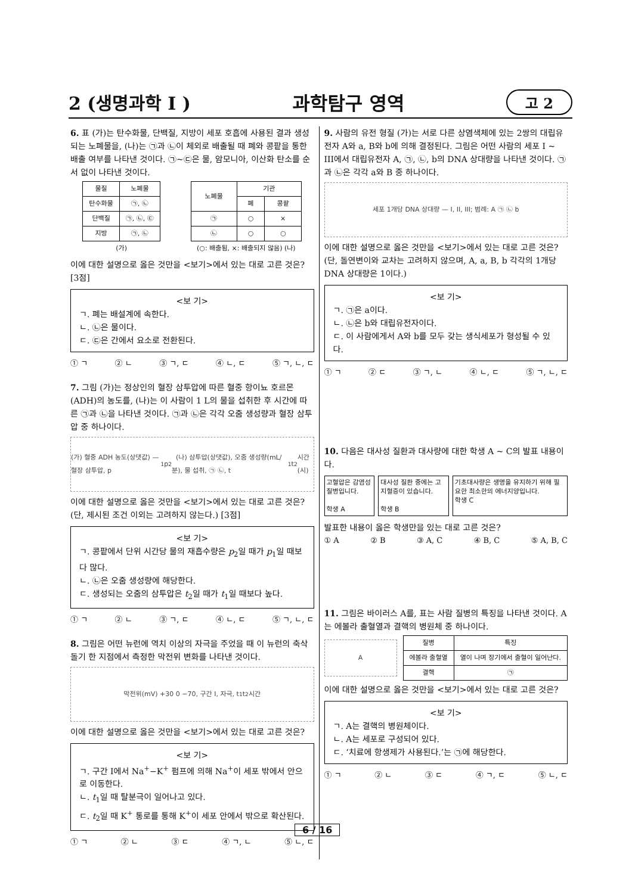2 (생명과학 I ) 과학탐구 영역 고 2
6. 표 (가)는 탄수화물, 단백질, 지방이 세포 호흡에 사용된 결과 생성되는 노폐물을, (나)는 ㉠과 ㉡이 체외로 배출될 때 폐와 콩팥을 통한 배출 여부를 나타낸 것이다. ㉠~㉢은 물, 암모니아, 이산화 탄소를 순서 없이 나타낸 것이다.
| 물질 | 노폐물 |
| --- | --- |
| 탄수화물 | ㉠, ㉡ |
| 단백질 | ㉠, ㉡, ㉢ |
| 지방 | ㉠, ㉡ |
| (가) | |
| 노폐물 | 기관 | |
| --- | --- | --- |
| | 폐 | 콩팥 |
| ㉠ | ○ | × |
| ㉡ | ○ | ○ |
| (○: 배출됨, ×: 배출되지 않음) (나) | | |
이에 대한 설명으로 옳은 것만을 <보기>에서 있는 대로 고른 것은? [3점]
<보 기>
ㄱ. 폐는 배설계에 속한다.
ㄴ. ㉡은 물이다.
ㄷ. ㉢은 간에서 요소로 전환된다.
① ㄱ ② ㄴ ③ ㄱ, ㄷ ④ ㄴ, ㄷ ⑤ ㄱ, ㄴ, ㄷ
7. 그림 (가)는 정상인의 혈장 삼투압에 따른 혈중 항이뇨 호르몬(ADH)의 농도를, (나)는 이 사람이 1 L의 물을 섭취한 후 시간에 따른 ㉠과 ㉡을 나타낸 것이다. ㉠과 ㉡은 각각 오줌 생성량과 혈장 삼투압 중 하나이다.
(가) 혈중 ADH 농도(상댓값) — 혈장 삼투압, p<sub>1</sub> p<sub>2</sub> (나) 삼투압(상댓값), 오줌 생성량(mL/분), 물 섭취, ㉠ ㉡, t<sub>1</sub> t<sub>2</sub> 시간(시)
이에 대한 설명으로 옳은 것만을 <보기>에서 있는 대로 고른 것은? (단, 제시된 조건 이외는 고려하지 않는다.) [3점]
<보 기>
ㄱ. 콩팥에서 단위 시간당 물의 재흡수량은 p<sub>2</sub>일 때가 p<sub>1</sub>일 때보다 많다.
ㄴ. ㉡은 오줌 생성량에 해당한다.
ㄷ. 생성되는 오줌의 삼투압은 t<sub>2</sub>일 때가 t<sub>1</sub>일 때보다 높다.
① ㄱ ② ㄴ ③ ㄱ, ㄷ ④ ㄴ, ㄷ ⑤ ㄱ, ㄴ, ㄷ
8. 그림은 어떤 뉴런에 역치 이상의 자극을 주었을 때 이 뉴런의 축삭 돌기 한 지점에서 측정한 막전위 변화를 나타낸 것이다.
막전위(mV) +30 0 −70, 구간 I, 자극, t<sub>1</sub> t<sub>2</sub> 시간
이에 대한 설명으로 옳은 것만을 <보기>에서 있는 대로 고른 것은?
<보 기>
ㄱ. 구간 I에서 Na<sup>+</sup>−K<sup>+</sup> 펌프에 의해 Na<sup>+</sup>이 세포 밖에서 안으로 이동한다.
ㄴ. t<sub>1</sub>일 때 탈분극이 일어나고 있다.
ㄷ. t<sub>2</sub>일 때 K<sup>+</sup> 통로를 통해 K<sup>+</sup>이 세포 안에서 밖으로 확산된다.
① ㄱ ② ㄴ ③ ㄷ ④ ㄱ, ㄴ ⑤ ㄴ, ㄷ
9. 사람의 유전 형질 (가)는 서로 다른 상염색체에 있는 2쌍의 대립유전자 A와 a, B와 b에 의해 결정된다. 그림은 어떤 사람의 세포 I ~ III에서 대립유전자 A, ㉠, ㉡, b의 DNA 상대량을 나타낸 것이다. ㉠과 ㉡은 각각 a와 B 중 하나이다.
세포 1개당 DNA 상대량 — I, II, III; 범례: A ㉠ ㉡ b
이에 대한 설명으로 옳은 것만을 <보기>에서 있는 대로 고른 것은? (단, 돌연변이와 교차는 고려하지 않으며, A, a, B, b 각각의 1개당 DNA 상대량은 1이다.)
<보 기>
ㄱ. ㉠은 a이다.
ㄴ. ㉡은 b와 대립유전자이다.
ㄷ. 이 사람에게서 A와 b를 모두 갖는 생식세포가 형성될 수 있다.
① ㄱ ② ㄷ ③ ㄱ, ㄴ ④ ㄴ, ㄷ ⑤ ㄱ, ㄴ, ㄷ
10. 다음은 대사성 질환과 대사량에 대한 학생 A ~ C의 발표 내용이다.
고혈압은 감염성 질병입니다.
학생 A
대사성 질환 중에는 고지혈증이 있습니다.
학생 B
기초대사량은 생명을 유지하기 위해 필요한 최소한의 에너지양입니다.
학생 C
발표한 내용이 옳은 학생만을 있는 대로 고른 것은?
① A ② B ③ A, C ④ B, C ⑤ A, B, C
11. 그림은 바이러스 A를, 표는 사람 질병의 특징을 나타낸 것이다. A는 에볼라 출혈열과 결핵의 병원체 중 하나이다.
A
| 질병 | 특징 |
| --- | --- |
| 에볼라 출혈열 | 열이 나며 장기에서 출혈이 일어난다. |
| 결핵 | ㉠ |
이에 대한 설명으로 옳은 것만을 <보기>에서 있는 대로 고른 것은?
<보 기>
ㄱ. A는 결핵의 병원체이다.
ㄴ. A는 세포로 구성되어 있다.
ㄷ. ‘치료에 항생제가 사용된다.’는 ㉠에 해당한다.
① ㄱ ② ㄴ ③ ㄷ ④ ㄱ, ㄷ ⑤ ㄴ, ㄷ
6 / 16